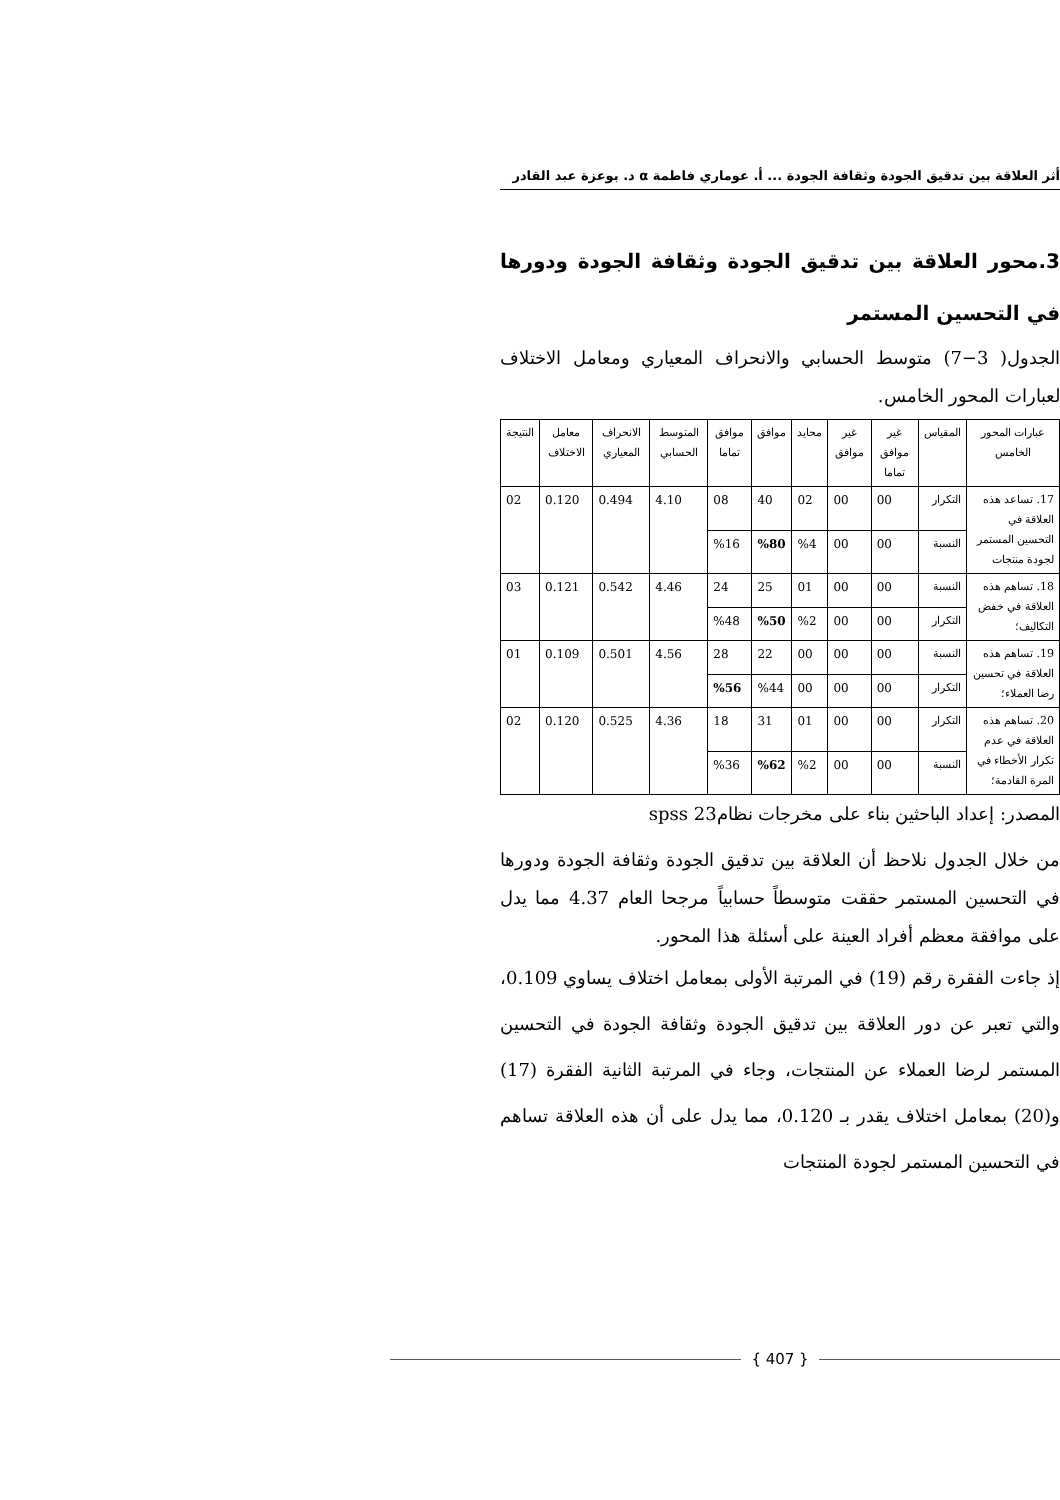أثر العلاقة بين تدقيق الجودة وثقافة الجودة ... أ. عوماري فاطمة α د. بوعزة عبد القادر
3.محور العلاقة بين تدقيق الجودة وثقافة الجودة ودورها في التحسين المستمر
الجدول( 3−7) متوسط الحسابي والانحراف المعياري ومعامل الاختلاف لعبارات المحور الخامس.
| عبارات المحور الخامس | المقياس | غير موافق تماما | غير موافق | محايد | موافق | موافق تماما | المتوسط الحسابي | الانحراف المعياري | معامل الاختلاف | النتيجة |
| --- | --- | --- | --- | --- | --- | --- | --- | --- | --- | --- |
| 17. تساعد هذه العلاقة في التحسين المستمر لجودة منتجات | التكرار | 00 | 00 | 02 | 40 | 08 | 4.10 | 0.494 | 0.120 | 02 |
| | النسبة | 00 | 00 | %4 | %80 | %16 | | | | |
| 18. تساهم هذه العلاقة في خفض التكاليف؛ | النسبة | 00 | 00 | 01 | 25 | 24 | 4.46 | 0.542 | 0.121 | 03 |
| | التكرار | 00 | 00 | %2 | %50 | %48 | | | | |
| 19. تساهم هذه العلاقة في تحسين رضا العملاء؛ | النسبة | 00 | 00 | 00 | 22 | 28 | 4.56 | 0.501 | 0.109 | 01 |
| | التكرار | 00 | 00 | 00 | %44 | %56 | | | | |
| 20. تساهم هذه العلاقة في عدم تكرار الأخطاء في المرة القادمة؛ | التكرار | 00 | 00 | 01 | 31 | 18 | 4.36 | 0.525 | 0.120 | 02 |
| | النسبة | 00 | 00 | %2 | %62 | %36 | | | | |
المصدر: إعداد الباحثين بناء على مخرجات نظام23 spss
من خلال الجدول نلاحظ أن العلاقة بين تدقيق الجودة وثقافة الجودة ودورها في التحسين المستمر حققت متوسطاً حسابياً مرجحا العام 4.37 مما يدل على موافقة معظم أفراد العينة على أسئلة هذا المحور.
إذ جاءت الفقرة رقم (19) في المرتبة الأولى بمعامل اختلاف يساوي 0.109، والتي تعبر عن دور العلاقة بين تدقيق الجودة وثقافة الجودة في التحسين المستمر لرضا العملاء عن المنتجات، وجاء في المرتبة الثانية الفقرة (17) و(20) بمعامل اختلاف يقدر بـ 0.120، مما يدل على أن هذه العلاقة تساهم في التحسين المستمر لجودة المنتجات
{ 407 }